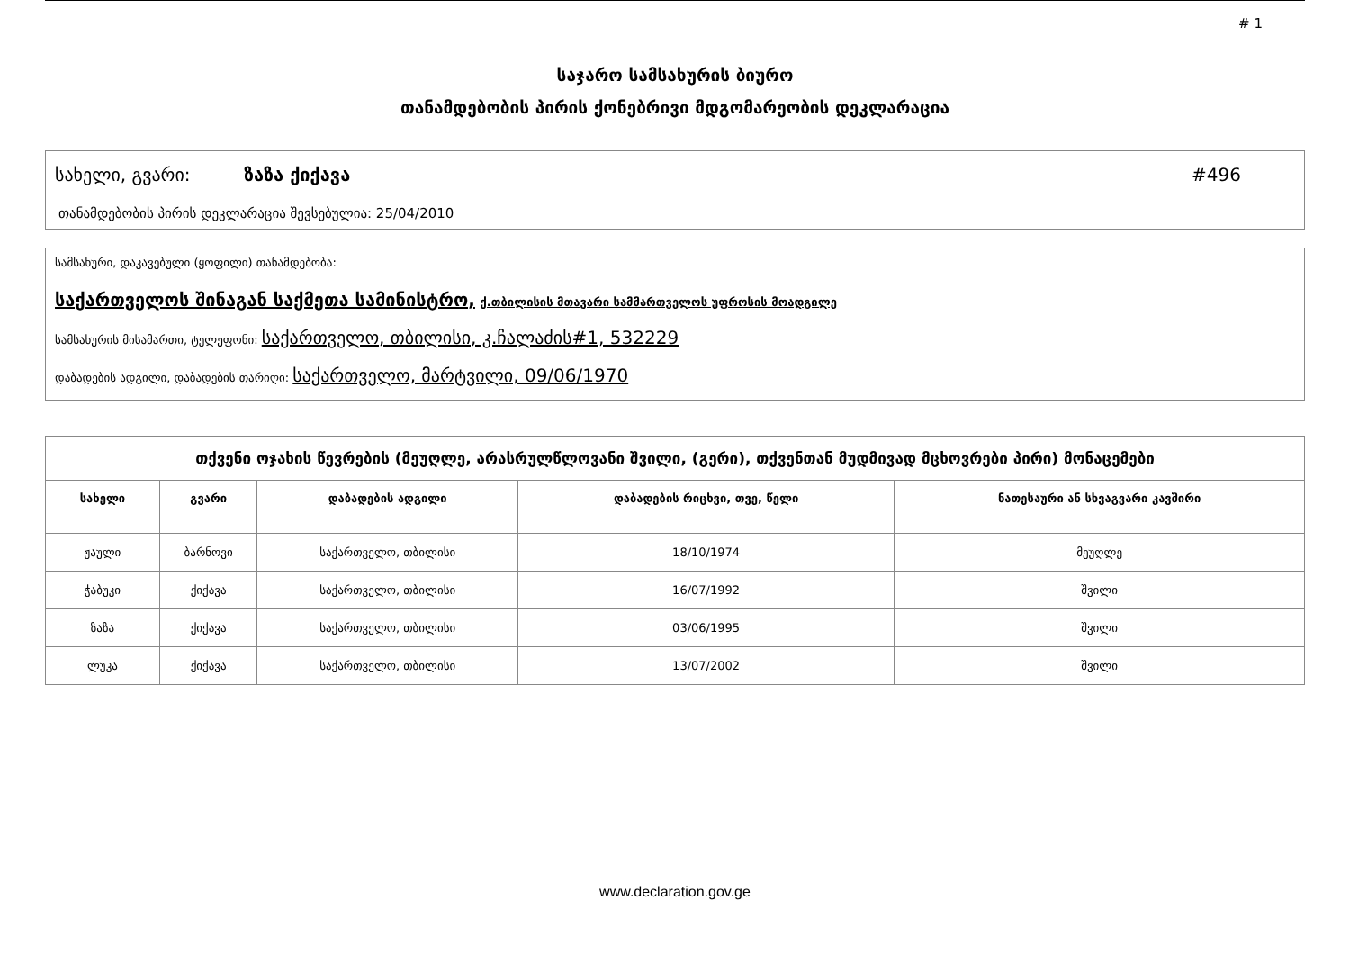# 1
საჯარო სამსახურის ბიურო
თანამდებობის პირის ქონებრივი მდგომარეობის დეკლარაცია
სახელი, გვარი: ზაზა ქიქავა #496
თანამდებობის პირის დეკლარაცია შევსებულია: 25/04/2010
სამსახური, დაკავებული (ყოფილი) თანამდებობა:
საქართველოს შინაგან საქმეთა სამინისტრო, ქ.თბილისის მთავარი სამმართველოს უფროსის მოადგილე
სამსახურის მისამართი, ტელეფონი: საქართველო, თბილისი, კ.ჩალაძის#1, 532229
დაბადების ადგილი, დაბადების თარიღი: საქართველო, მარტვილი, 09/06/1970
| თქვენი ოჯახის წევრების (მეუღლე, არასრულწლოვანი შვილი, (გერი), თქვენთან მუდმივად მცხოვრები პირი) მონაცემები | | | | |
| სახელი | გვარი | დაბადების ადგილი | დაბადების რიცხვი, თვე, წელი | ნათესაური ან სხვაგვარი კავშირი |
| ჟაული | ბარნოვი | საქართველო, თბილისი | 18/10/1974 | მეუღლე |
| ჭაბუკი | ქიქავა | საქართველო, თბილისი | 16/07/1992 | შვილი |
| ზაზა | ქიქავა | საქართველო, თბილისი | 03/06/1995 | შვილი |
| ლუკა | ქიქავა | საქართველო, თბილისი | 13/07/2002 | შვილი |
www.declaration.gov.ge